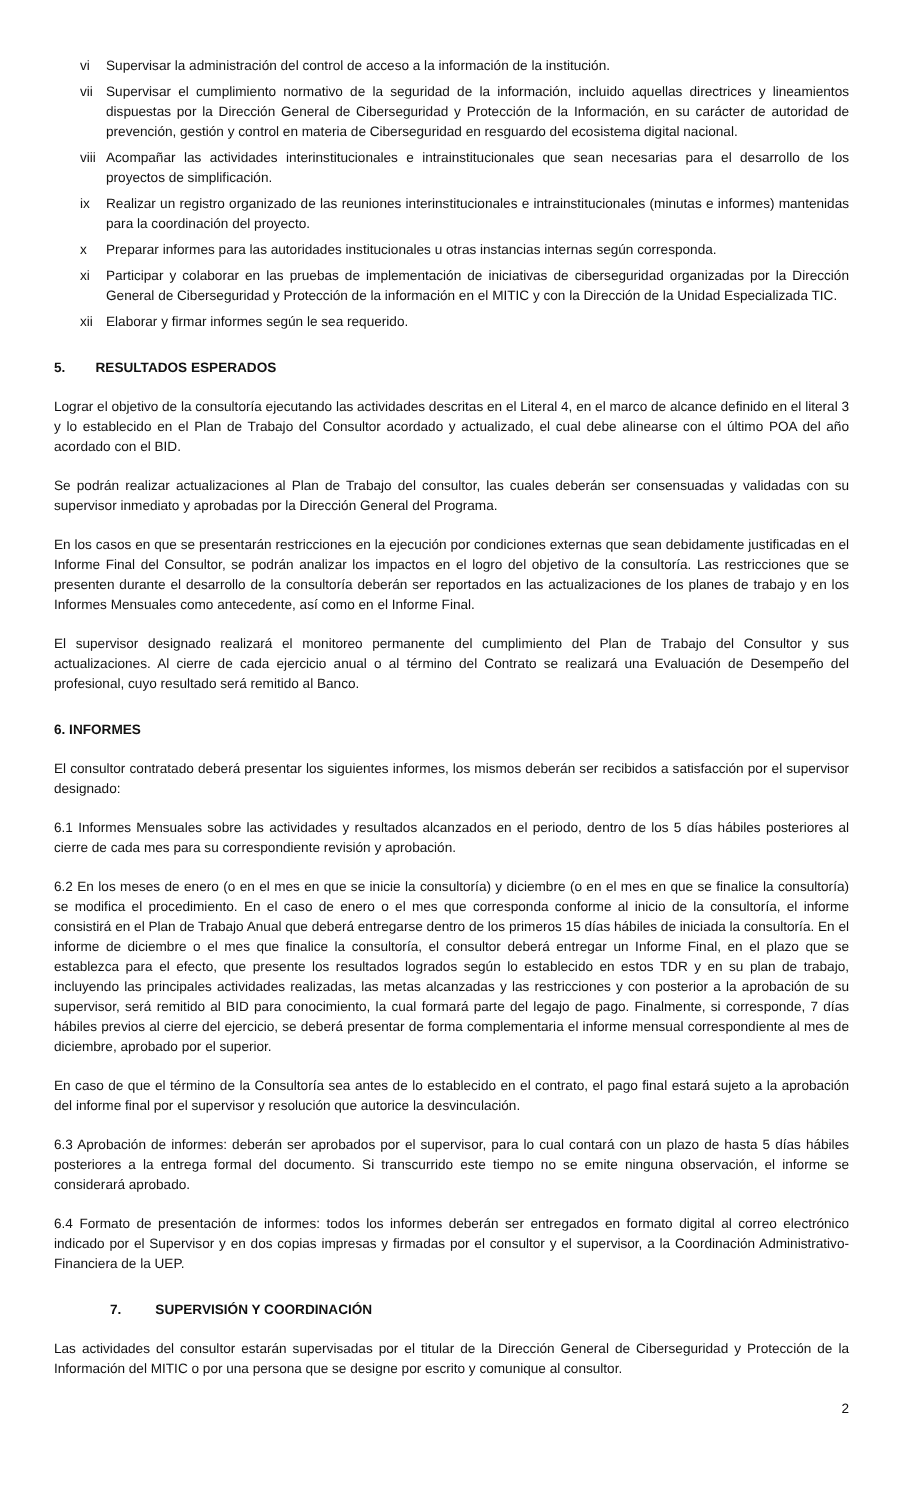vi Supervisar la administración del control de acceso a la información de la institución.
vii Supervisar el cumplimiento normativo de la seguridad de la información, incluido aquellas directrices y lineamientos dispuestas por la Dirección General de Ciberseguridad y Protección de la Información, en su carácter de autoridad de prevención, gestión y control en materia de Ciberseguridad en resguardo del ecosistema digital nacional.
viii Acompañar las actividades interinstitucionales e intrainstitucionales que sean necesarias para el desarrollo de los proyectos de simplificación.
ix Realizar un registro organizado de las reuniones interinstitucionales e intrainstitucionales (minutas e informes) mantenidas para la coordinación del proyecto.
x Preparar informes para las autoridades institucionales u otras instancias internas según corresponda.
xi Participar y colaborar en las pruebas de implementación de iniciativas de ciberseguridad organizadas por la Dirección General de Ciberseguridad y Protección de la información en el MITIC y con la Dirección de la Unidad Especializada TIC.
xii Elaborar y firmar informes según le sea requerido.
5. RESULTADOS ESPERADOS
Lograr el objetivo de la consultoría ejecutando las actividades descritas en el Literal 4, en el marco de alcance definido en el literal 3 y lo establecido en el Plan de Trabajo del Consultor acordado y actualizado, el cual debe alinearse con el último POA del año acordado con el BID.
Se podrán realizar actualizaciones al Plan de Trabajo del consultor, las cuales deberán ser consensuadas y validadas con su supervisor inmediato y aprobadas por la Dirección General del Programa.
En los casos en que se presentarán restricciones en la ejecución por condiciones externas que sean debidamente justificadas en el Informe Final del Consultor, se podrán analizar los impactos en el logro del objetivo de la consultoría. Las restricciones que se presenten durante el desarrollo de la consultoría deberán ser reportados en las actualizaciones de los planes de trabajo y en los Informes Mensuales como antecedente, así como en el Informe Final.
El supervisor designado realizará el monitoreo permanente del cumplimiento del Plan de Trabajo del Consultor y sus actualizaciones. Al cierre de cada ejercicio anual o al término del Contrato se realizará una Evaluación de Desempeño del profesional, cuyo resultado será remitido al Banco.
6. INFORMES
El consultor contratado deberá presentar los siguientes informes, los mismos deberán ser recibidos a satisfacción por el supervisor designado:
6.1 Informes Mensuales sobre las actividades y resultados alcanzados en el periodo, dentro de los 5 días hábiles posteriores al cierre de cada mes para su correspondiente revisión y aprobación.
6.2 En los meses de enero (o en el mes en que se inicie la consultoría) y diciembre (o en el mes en que se finalice la consultoría) se modifica el procedimiento. En el caso de enero o el mes que corresponda conforme al inicio de la consultoría, el informe consistirá en el Plan de Trabajo Anual que deberá entregarse dentro de los primeros 15 días hábiles de iniciada la consultoría. En el informe de diciembre o el mes que finalice la consultoría, el consultor deberá entregar un Informe Final, en el plazo que se establezca para el efecto, que presente los resultados logrados según lo establecido en estos TDR y en su plan de trabajo, incluyendo las principales actividades realizadas, las metas alcanzadas y las restricciones y con posterior a la aprobación de su supervisor, será remitido al BID para conocimiento, la cual formará parte del legajo de pago. Finalmente, si corresponde, 7 días hábiles previos al cierre del ejercicio, se deberá presentar de forma complementaria el informe mensual correspondiente al mes de diciembre, aprobado por el superior.
En caso de que el término de la Consultoría sea antes de lo establecido en el contrato, el pago final estará sujeto a la aprobación del informe final por el supervisor y resolución que autorice la desvinculación.
6.3 Aprobación de informes: deberán ser aprobados por el supervisor, para lo cual contará con un plazo de hasta 5 días hábiles posteriores a la entrega formal del documento. Si transcurrido este tiempo no se emite ninguna observación, el informe se considerará aprobado.
6.4 Formato de presentación de informes: todos los informes deberán ser entregados en formato digital al correo electrónico indicado por el Supervisor y en dos copias impresas y firmadas por el consultor y el supervisor, a la Coordinación Administrativo-Financiera de la UEP.
7. SUPERVISIÓN Y COORDINACIÓN
Las actividades del consultor estarán supervisadas por el titular de la Dirección General de Ciberseguridad y Protección de la Información del MITIC o por una persona que se designe por escrito y comunique al consultor.
2